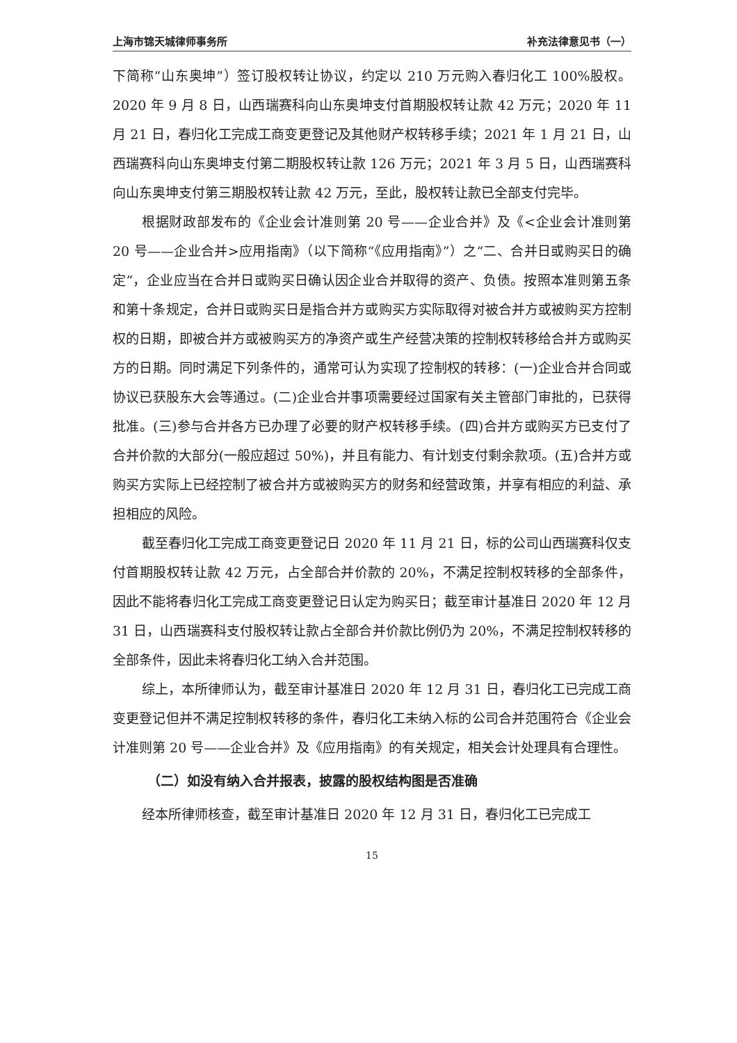上海市锦天城律师事务所 补充法律意见书（一）
下简称“山东奥坤”）签订股权转让协议，约定以 210 万元购入春归化工 100%股权。2020 年 9 月 8 日，山西瑞赛科向山东奥坤支付首期股权转让款 42 万元；2020 年 11 月 21 日，春归化工完成工商变更登记及其他财产权转移手续；2021 年 1 月 21 日，山西瑞赛科向山东奥坤支付第二期股权转让款 126 万元；2021 年 3 月 5 日，山西瑞赛科向山东奥坤支付第三期股权转让款 42 万元，至此，股权转让款已全部支付完毕。
根据财政部发布的《企业会计准则第 20 号——企业合并》及《<企业会计准则第 20 号——企业合并>应用指南》（以下简称“《应用指南》”）之“二、合并日或购买日的确定”，企业应当在合并日或购买日确认因企业合并取得的资产、负债。按照本准则第五条和第十条规定，合并日或购买日是指合并方或购买方实际取得对被合并方或被购买方控制权的日期，即被合并方或被购买方的净资产或生产经营决策的控制权转移给合并方或购买方的日期。同时满足下列条件的，通常可认为实现了控制权的转移：(一)企业合并合同或协议已获股东大会等通过。(二)企业合并事项需要经过国家有关主管部门审批的，已获得批准。(三)参与合并各方已办理了必要的财产权转移手续。(四)合并方或购买方已支付了合并价款的大部分(一般应超过 50%)，并且有能力、有计划支付剩余款项。(五)合并方或购买方实际上已经控制了被合并方或被购买方的财务和经营政策，并享有相应的利益、承担相应的风险。
截至春归化工完成工商变更登记日 2020 年 11 月 21 日，标的公司山西瑞赛科仅支付首期股权转让款 42 万元，占全部合并价款的 20%，不满足控制权转移的全部条件，因此不能将春归化工完成工商变更登记日认定为购买日；截至审计基准日 2020 年 12 月 31 日，山西瑞赛科支付股权转让款占全部合并价款比例仍为 20%，不满足控制权转移的全部条件，因此未将春归化工纳入合并范围。
综上，本所律师认为，截至审计基准日 2020 年 12 月 31 日，春归化工已完成工商变更登记但并不满足控制权转移的条件，春归化工未纳入标的公司合并范围符合《企业会计准则第 20 号——企业合并》及《应用指南》的有关规定，相关会计处理具有合理性。
（二）如没有纳入合并报表，披露的股权结构图是否准确
经本所律师核查，截至审计基准日 2020 年 12 月 31 日，春归化工已完成工
15